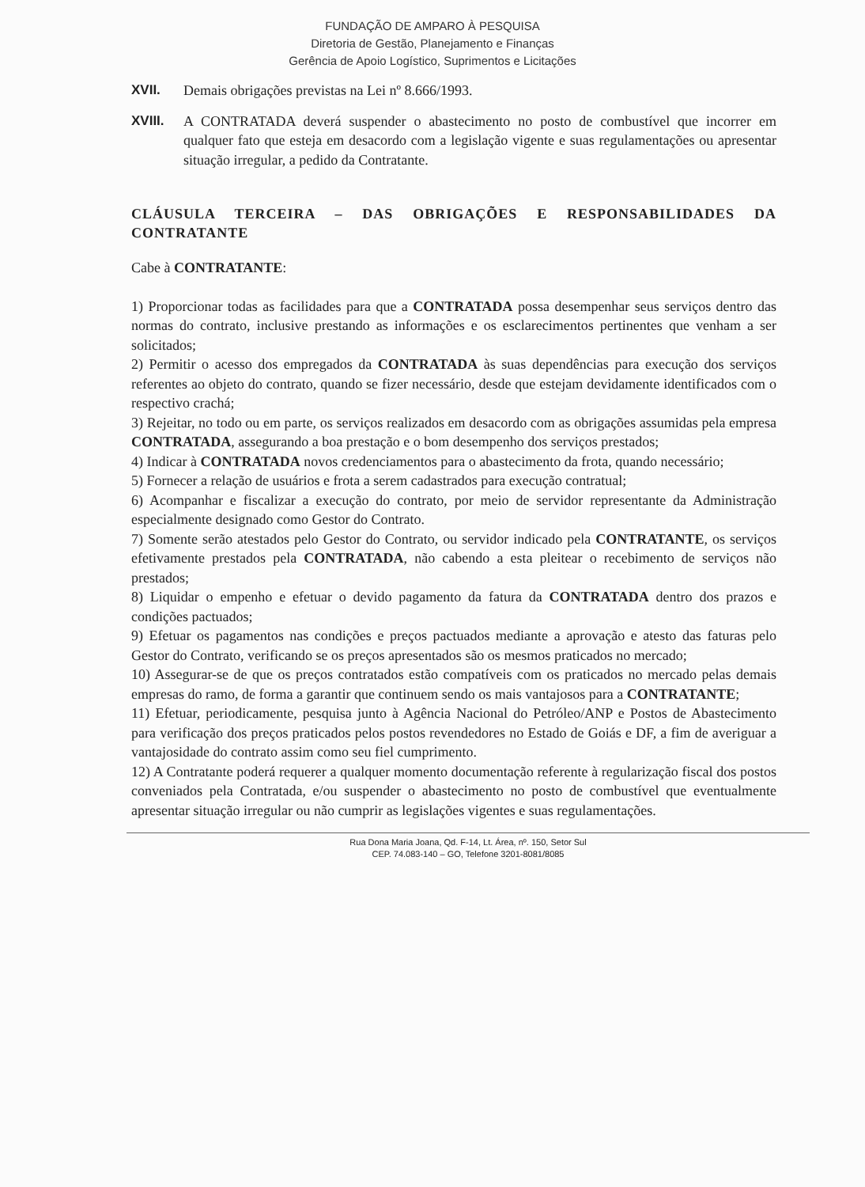FUNDAÇÃO DE AMPARO À PESQUISA
Diretoria de Gestão, Planejamento e Finanças
Gerência de Apoio Logístico, Suprimentos e Licitações
XVII. Demais obrigações previstas na Lei nº 8.666/1993.
XVIII. A CONTRATADA deverá suspender o abastecimento no posto de combustível que incorrer em qualquer fato que esteja em desacordo com a legislação vigente e suas regulamentações ou apresentar situação irregular, a pedido da Contratante.
CLÁUSULA TERCEIRA – DAS OBRIGAÇÕES E RESPONSABILIDADES DA CONTRATANTE
Cabe à CONTRATANTE:
1) Proporcionar todas as facilidades para que a CONTRATADA possa desempenhar seus serviços dentro das normas do contrato, inclusive prestando as informações e os esclarecimentos pertinentes que venham a ser solicitados;
2) Permitir o acesso dos empregados da CONTRATADA às suas dependências para execução dos serviços referentes ao objeto do contrato, quando se fizer necessário, desde que estejam devidamente identificados com o respectivo crachá;
3) Rejeitar, no todo ou em parte, os serviços realizados em desacordo com as obrigações assumidas pela empresa CONTRATADA, assegurando a boa prestação e o bom desempenho dos serviços prestados;
4) Indicar à CONTRATADA novos credenciamentos para o abastecimento da frota, quando necessário;
5) Fornecer a relação de usuários e frota a serem cadastrados para execução contratual;
6) Acompanhar e fiscalizar a execução do contrato, por meio de servidor representante da Administração especialmente designado como Gestor do Contrato.
7) Somente serão atestados pelo Gestor do Contrato, ou servidor indicado pela CONTRATANTE, os serviços efetivamente prestados pela CONTRATADA, não cabendo a esta pleitear o recebimento de serviços não prestados;
8) Liquidar o empenho e efetuar o devido pagamento da fatura da CONTRATADA dentro dos prazos e condições pactuados;
9) Efetuar os pagamentos nas condições e preços pactuados mediante a aprovação e atesto das faturas pelo Gestor do Contrato, verificando se os preços apresentados são os mesmos praticados no mercado;
10) Assegurar-se de que os preços contratados estão compatíveis com os praticados no mercado pelas demais empresas do ramo, de forma a garantir que continuem sendo os mais vantajosos para a CONTRATANTE;
11) Efetuar, periodicamente, pesquisa junto à Agência Nacional do Petróleo/ANP e Postos de Abastecimento para verificação dos preços praticados pelos postos revendedores no Estado de Goiás e DF, a fim de averiguar a vantajosidade do contrato assim como seu fiel cumprimento.
12) A Contratante poderá requerer a qualquer momento documentação referente à regularização fiscal dos postos conveniados pela Contratada, e/ou suspender o abastecimento no posto de combustível que eventualmente apresentar situação irregular ou não cumprir as legislações vigentes e suas regulamentações.
Rua Dona Maria Joana, Qd. F-14, Lt. Área, nº. 150, Setor Sul
CEP. 74.083-140 – GO, Telefone 3201-8081/8085